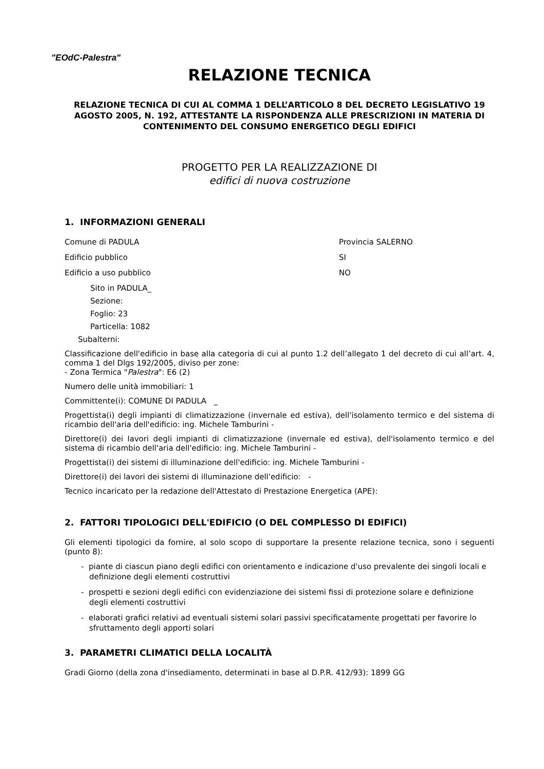"EOdC-Palestra"
RELAZIONE TECNICA
RELAZIONE TECNICA DI CUI AL COMMA 1 DELL’ARTICOLO 8 DEL DECRETO LEGISLATIVO 19 AGOSTO 2005, N. 192, ATTESTANTE LA RISPONDENZA ALLE PRESCRIZIONI IN MATERIA DI CONTENIMENTO DEL CONSUMO ENERGETICO DEGLI EDIFICI
PROGETTO PER LA REALIZZAZIONE DI
edifici di nuova costruzione
1. INFORMAZIONI GENERALI
Comune di PADULA Provincia SALERNO
Edificio pubblico SI
Edificio a uso pubblico NO
Sito in PADULA_
Sezione:
Foglio: 23
Particella: 1082
Subalterni:
Classificazione dell'edificio in base alla categoria di cui al punto 1.2 dell’allegato 1 del decreto di cui all’art. 4, comma 1 del Dlgs 192/2005, diviso per zone:
- Zona Termica "Palestra": E6 (2)
Numero delle unità immobiliari: 1
Committente(i): COMUNE DI PADULA _
Progettista(i) degli impianti di climatizzazione (invernale ed estiva), dell'isolamento termico e del sistema di ricambio dell'aria dell'edificio: ing. Michele Tamburini -
Direttore(i) dei lavori degli impianti di climatizzazione (invernale ed estiva), dell'isolamento termico e del sistema di ricambio dell'aria dell'edificio: ing. Michele Tamburini -
Progettista(i) dei sistemi di illuminazione dell'edificio: ing. Michele Tamburini -
Direttore(i) dei lavori dei sistemi di illuminazione dell'edificio: -
Tecnico incaricato per la redazione dell'Attestato di Prestazione Energetica (APE):
2. FATTORI TIPOLOGICI DELL'EDIFICIO (O DEL COMPLESSO DI EDIFICI)
Gli elementi tipologici da fornire, al solo scopo di supportare la presente relazione tecnica, sono i seguenti (punto 8):
- piante di ciascun piano degli edifici con orientamento e indicazione d'uso prevalente dei singoli locali e definizione degli elementi costruttivi
- prospetti e sezioni degli edifici con evidenziazione dei sistemi fissi di protezione solare e definizione degli elementi costruttivi
- elaborati grafici relativi ad eventuali sistemi solari passivi specificatamente progettati per favorire lo sfruttamento degli apporti solari
3. PARAMETRI CLIMATICI DELLA LOCALITÀ
Gradi Giorno (della zona d'insediamento, determinati in base al D.P.R. 412/93): 1899 GG